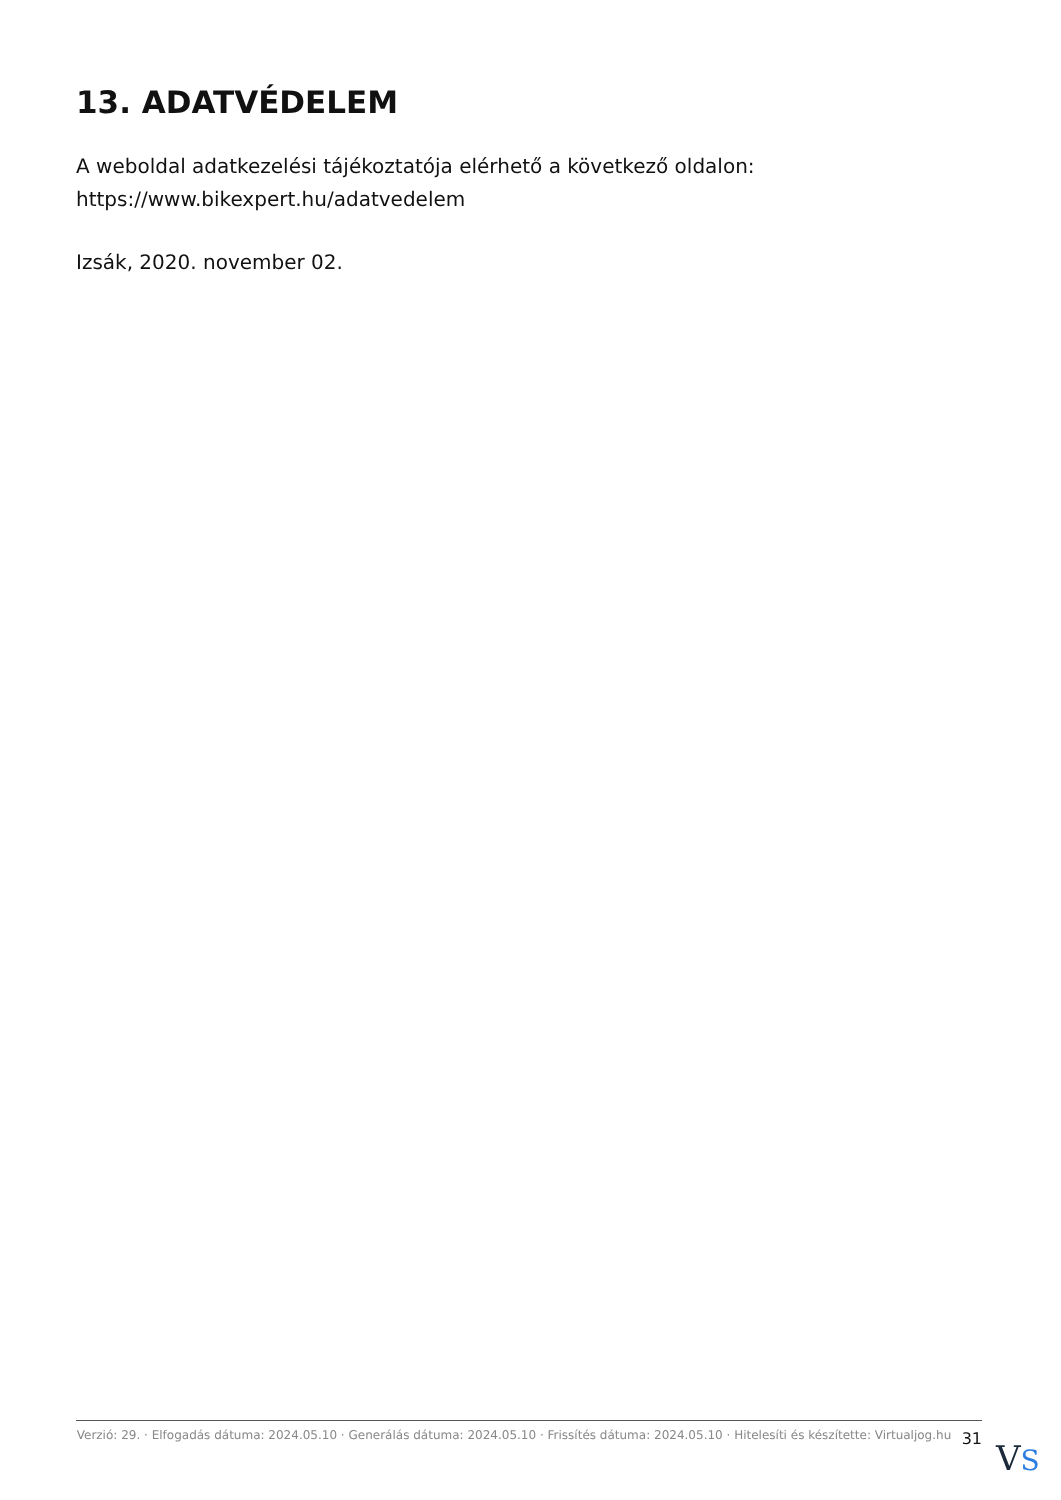13. ADATVÉDELEM
A weboldal adatkezelési tájékoztatója elérhető a következő oldalon:
https://www.bikexpert.hu/adatvedelem
Izsák, 2020. november 02.
Verzió: 29. · Elfogadás dátuma: 2024.05.10 · Generálás dátuma: 2024.05.10 · Frissítés dátuma: 2024.05.10 · Hitelesíti és készítette: Virtualjog.hu
31
VS